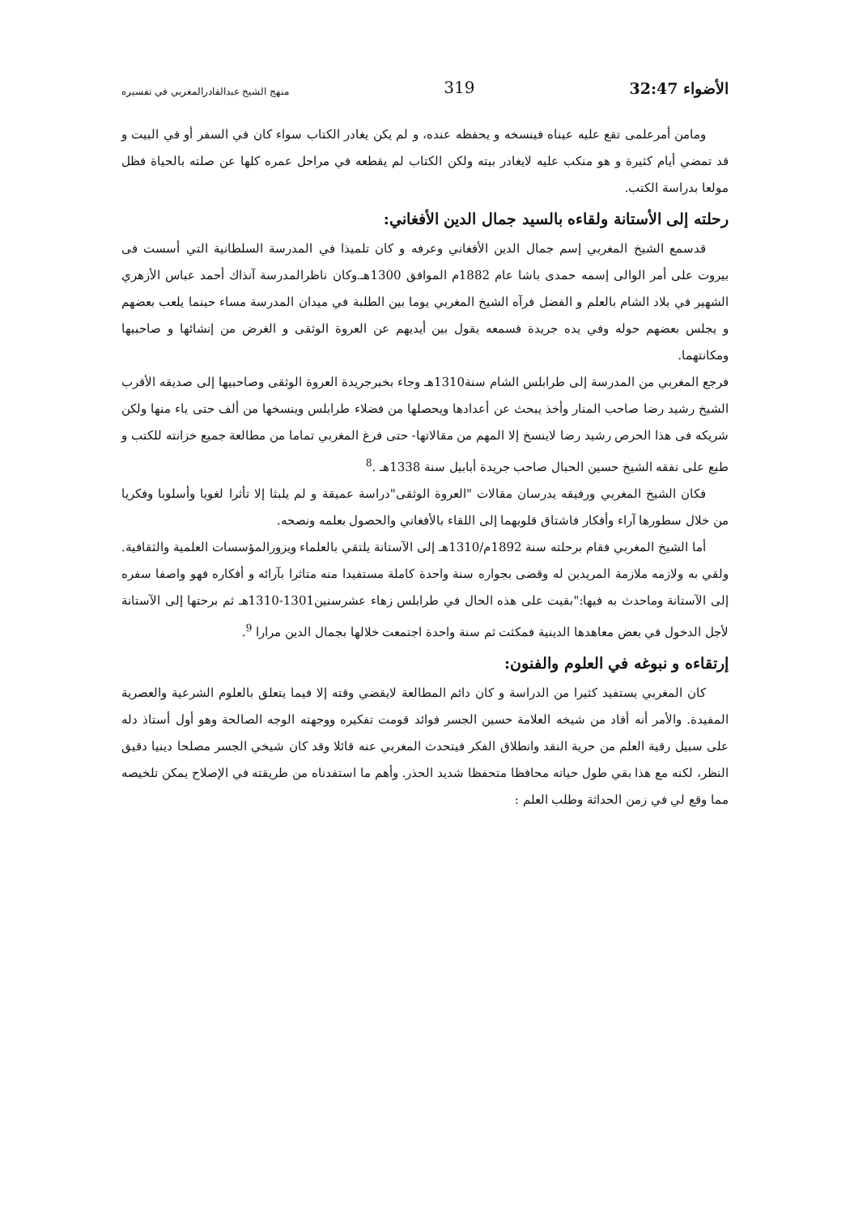الأضواء 32:47 319 منهج الشيخ عبدالقادرالمغربي في تفسيره
ومامن أمرعلمى تقع عليه عيناه فينسخه و يحفظه عنده، و لم يكن يغادر الكتاب سواء كان في السفر أو في البيت و قد تمضي أيام كثيرة و هو منكب عليه لايغادر بيته ولكن الكتاب لم يقطعه في مراحل عمره كلها عن صلته بالحياة فظل مولعا بدراسة الكتب.
رحلته إلى الأستانة ولقاءه بالسيد جمال الدين الأفغاني:
قدسمع الشيخ المغربي إسم جمال الدين الأفغاني وعرفه و كان تلميذا في المدرسة السلطانية التي أسست فى بيروت على أمر الوالى إسمه حمدى باشا عام 1882م الموافق 1300هـ.وكان ناظرالمدرسة آنذاك أحمد عباس الأزهري الشهير في بلاد الشام بالعلم و الفضل فرآه الشيخ المغربي يوما بين الطلبة في ميدان المدرسة مساء حينما يلعب بعضهم و يجلس بعضهم حوله وفي يده جريدة فسمعه يقول بين أيديهم عن العروة الوثقى و الغرض من إنشائها و صاحبيها ومكانتهما.
فرجع المغربي من المدرسة إلى طرابلس الشام سنة1310هـ وجاء بخبرجريدة العروة الوثقى وصاحبيها إلى صديقه الأقرب الشيخ رشيد رضا صاحب المنار وأخذ يبحث عن أعدادها ويحصلها من فضلاء طرابلس وينسخها من ألف حتى ياء منها ولكن شريكه فى هذا الحرص رشيد رضا لاينسخ إلا المهم من مقالاتها- حتى فرغ المغربي تماما من مطالعة جميع خزانته للكتب و طبع على نفقه الشيخ حسين الحبال صاحب جريدة أبابيل سنة 1338هـ .<sup>8</sup>
فكان الشيخ المغربي ورفيقه يدرسان مقالات "العروة الوثقى"دراسة عميقة و لم يلبثا إلا تأثرا لغويا وأسلوبا وفكريا من خلال سطورها آراء وأفكار فاشتاق قلوبهما إلى اللقاء بالأفغاني والحصول بعلمه ونصحه.
أما الشيخ المغربي فقام برحلته سنة 1892م/1310هـ إلى الآستانة يلتقي بالعلماء ويزورالمؤسسات العلمية والثقافية. ولقي به ولازمه ملازمة المريدين له وقضى بجواره سنة واحدة كاملة مستفيدا منه متاثرا بآرائه و أفكاره فهو واصفا سفره إلى الآستانة وماحدث به فيها:"بقيت على هذه الحال في طرابلس زهاء عشرسنين1301-1310هـ ثم برحتها إلى الآستانة لأجل الدخول في بعض معاهدها الدينية فمكثت ثم سنة واحدة اجتمعت خلالها بجمال الدين مرارا <sup>9</sup>.
إرتقاءه و نبوغه في العلوم والفنون:
كان المغربي يستفيد كثيرا من الدراسة و كان دائم المطالعة لايقضي وقته إلا فيما يتعلق بالعلوم الشرعية والعصرية المفيدة. والأمر أنه أفاد من شيخه العلامة حسين الجسر فوائد قومت تفكيره ووجهته الوجه الصالحة وهو أول أستاذ دله على سبيل رقية العلم من حرية النقد وانطلاق الفكر فيتحدث المغربي عنه قائلا وقد كان شيخي الجسر مصلحا دينيا دقيق النظر، لكنه مع هذا بقي طول حياته محافظا متحفظا شديد الحذر. وأهم ما استفدناه من طريقته في الإصلاح يمكن تلخيصه مما وقع لي في زمن الحداثة وطلب العلم :